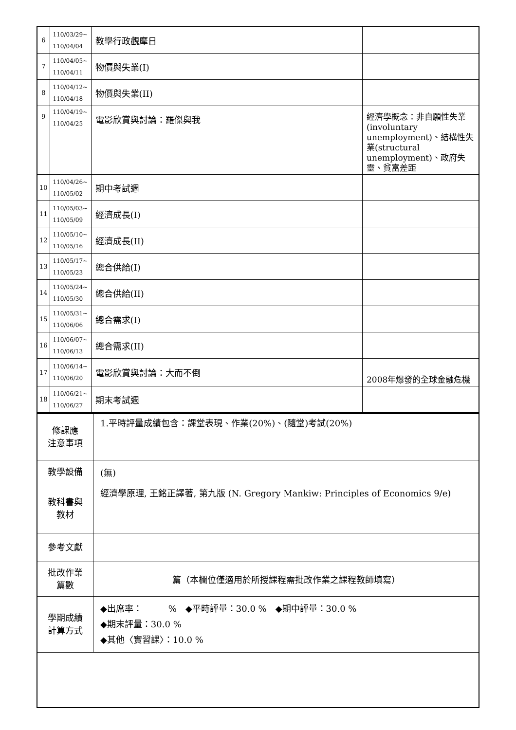| 6 | 110/03/29~ 110/04/04 | 教學行政觀摩日 | |
| 7 | 110/04/05~ 110/04/11 | 物價與失業(I) | |
| 8 | 110/04/12~ 110/04/18 | 物價與失業(II) | |
| 9 | 110/04/19~ 110/04/25 | 電影欣賞與討論：羅傑與我 | 經濟學概念：非自願性失業(involuntary unemployment)、結構性失業(structural unemployment)、政府失靈、貧富差距 |
| 10 | 110/04/26~ 110/05/02 | 期中考試週 | |
| 11 | 110/05/03~ 110/05/09 | 經濟成長(I) | |
| 12 | 110/05/10~ 110/05/16 | 經濟成長(II) | |
| 13 | 110/05/17~ 110/05/23 | 總合供給(I) | |
| 14 | 110/05/24~ 110/05/30 | 總合供給(II) | |
| 15 | 110/05/31~ 110/06/06 | 總合需求(I) | |
| 16 | 110/06/07~ 110/06/13 | 總合需求(II) | |
| 17 | 110/06/14~ 110/06/20 | 電影欣賞與討論：大而不倒 | 2008年爆發的全球金融危機 |
| 18 | 110/06/21~ 110/06/27 | 期末考試週 | |
| 修課應 注意事項 | 1.平時評量成績包含：課堂表現、作業(20%)、(隨堂)考試(20%) |
| 教學設備 | (無) |
| 教科書與 教材 | 經濟學原理, 王銘正譯著, 第九版 (N. Gregory Mankiw: Principles of Economics 9/e) |
| 參考文獻 | |
| 批改作業 篇數 | 篇（本欄位僅適用於所授課程需批改作業之課程教師填寫） |
| 學期成績 計算方式 | ◆出席率： % ◆平時評量：30.0 % ◆期中評量：30.0 % ◆期末評量：30.0 % ◆其他〈實習課〉：10.0 % |